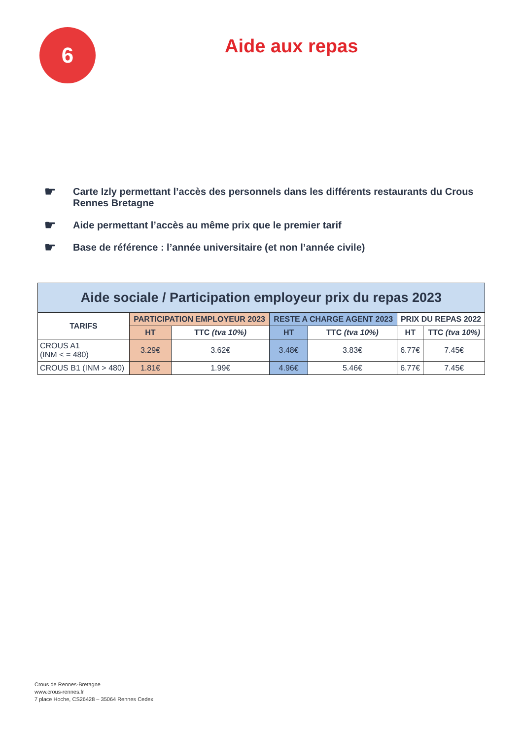6
Aide aux repas
☛ Carte Izly permettant l’accès des personnels dans les différents restaurants du Crous Rennes Bretagne
☛ Aide permettant l’accès au même prix que le premier tarif
☛ Base de référence : l’année universitaire (et non l’année civile)
| Aide sociale / Participation employeur prix du repas 2023 | | | | | | |
| --- | --- | --- | --- | --- | --- | --- |
| TARIFS | PARTICIPATION EMPLOYEUR 2023 | | RESTE A CHARGE AGENT 2023 | | PRIX DU REPAS 2022 | |
| | HT | TTC (tva 10%) | HT | TTC (tva 10%) | HT | TTC (tva 10%) |
| CROUS A1 (INM < = 480) | 3.29€ | 3.62€ | 3.48€ | 3.83€ | 6.77€ | 7.45€ |
| CROUS B1 (INM > 480) | 1.81€ | 1.99€ | 4.96€ | 5.46€ | 6.77€ | 7.45€ |
Crous de Rennes-Bretagne
www.crous-rennes.fr
7 place Hoche, CS26428 – 35064 Rennes Cedex